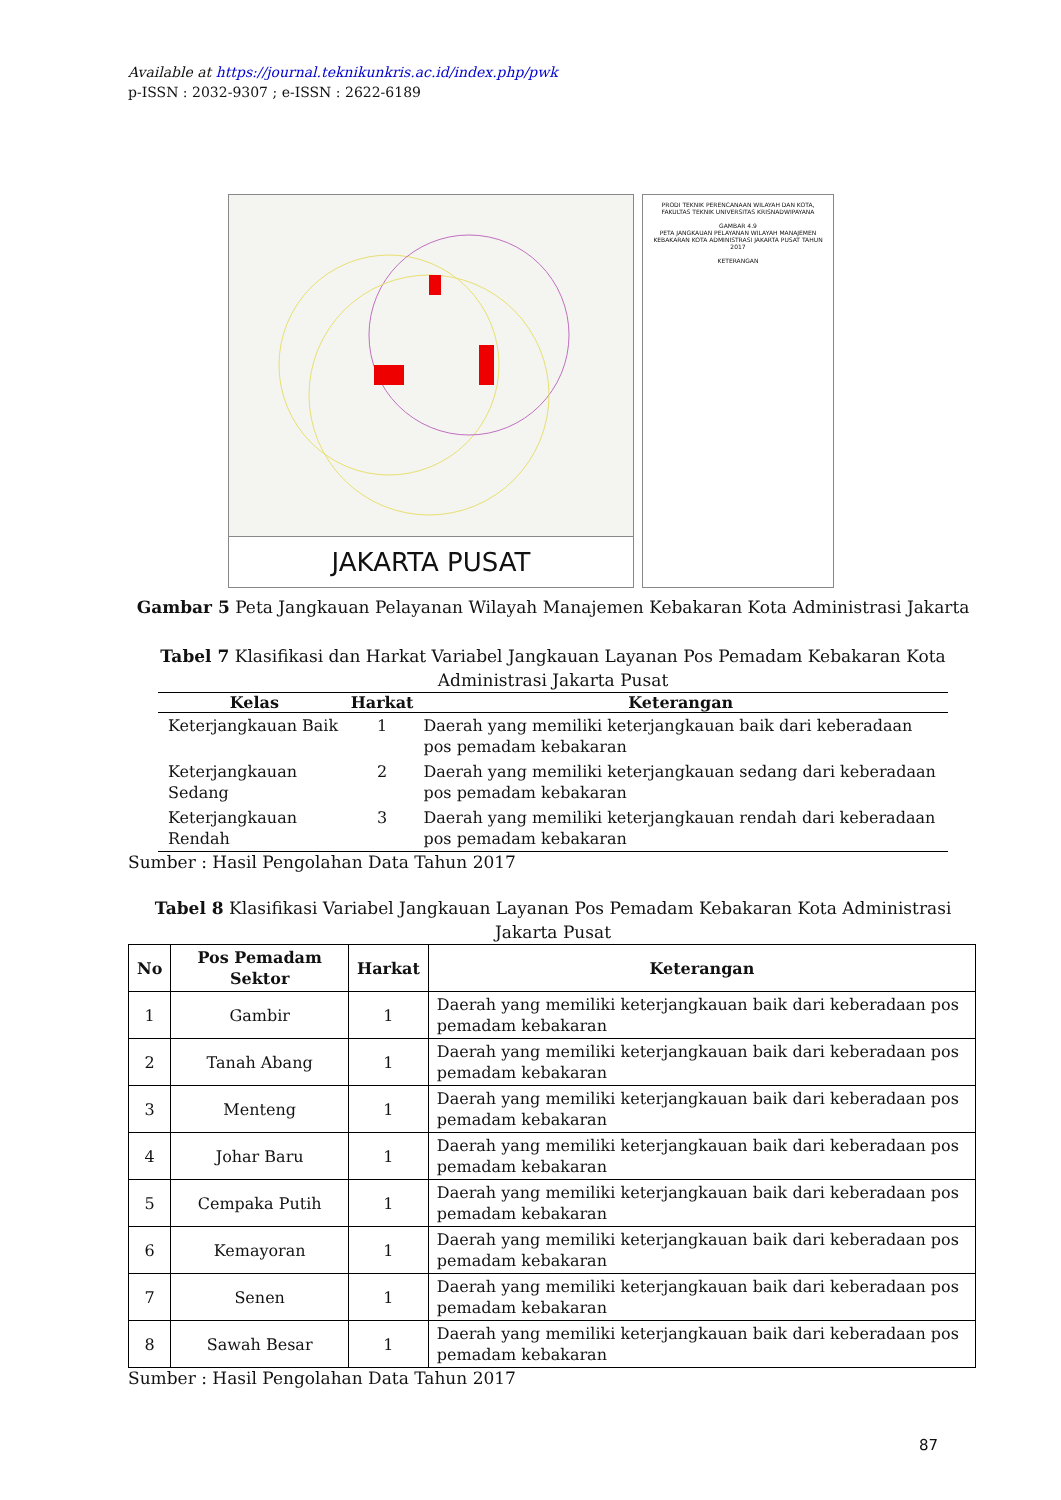Available at https://journal.teknikunkris.ac.id/index.php/pwk
p-ISSN : 2032-9307 ; e-ISSN : 2622-6189
JAKARTA PUSAT
PRODI TEKNIK PERENCANAAN WILAYAH DAN KOTA, FAKULTAS TEKNIK UNIVERSITAS KRISNADWIPAYANA
GAMBAR 4.9
PETA JANGKAUAN PELAYANAN WILAYAH MANAJEMEN KEBAKARAN KOTA ADMINISTRASI JAKARTA PUSAT TAHUN 2017
KETERANGAN
Gambar 5 Peta Jangkauan Pelayanan Wilayah Manajemen Kebakaran Kota Administrasi Jakarta
Tabel 7 Klasifikasi dan Harkat Variabel Jangkauan Layanan Pos Pemadam Kebakaran Kota Administrasi Jakarta Pusat
| Kelas | Harkat | Keterangan |
| --- | --- | --- |
| Keterjangkauan Baik | 1 | Daerah yang memiliki keterjangkauan baik dari keberadaan pos pemadam kebakaran |
| Keterjangkauan Sedang | 2 | Daerah yang memiliki keterjangkauan sedang dari keberadaan pos pemadam kebakaran |
| Keterjangkauan Rendah | 3 | Daerah yang memiliki keterjangkauan rendah dari keberadaan pos pemadam kebakaran |
Sumber : Hasil Pengolahan Data Tahun 2017
Tabel 8 Klasifikasi Variabel Jangkauan Layanan Pos Pemadam Kebakaran Kota Administrasi Jakarta Pusat
| No | Pos Pemadam Sektor | Harkat | Keterangan |
| --- | --- | --- | --- |
| 1 | Gambir | 1 | Daerah yang memiliki keterjangkauan baik dari keberadaan pos pemadam kebakaran |
| 2 | Tanah Abang | 1 | Daerah yang memiliki keterjangkauan baik dari keberadaan pos pemadam kebakaran |
| 3 | Menteng | 1 | Daerah yang memiliki keterjangkauan baik dari keberadaan pos pemadam kebakaran |
| 4 | Johar Baru | 1 | Daerah yang memiliki keterjangkauan baik dari keberadaan pos pemadam kebakaran |
| 5 | Cempaka Putih | 1 | Daerah yang memiliki keterjangkauan baik dari keberadaan pos pemadam kebakaran |
| 6 | Kemayoran | 1 | Daerah yang memiliki keterjangkauan baik dari keberadaan pos pemadam kebakaran |
| 7 | Senen | 1 | Daerah yang memiliki keterjangkauan baik dari keberadaan pos pemadam kebakaran |
| 8 | Sawah Besar | 1 | Daerah yang memiliki keterjangkauan baik dari keberadaan pos pemadam kebakaran |
Sumber : Hasil Pengolahan Data Tahun 2017
87